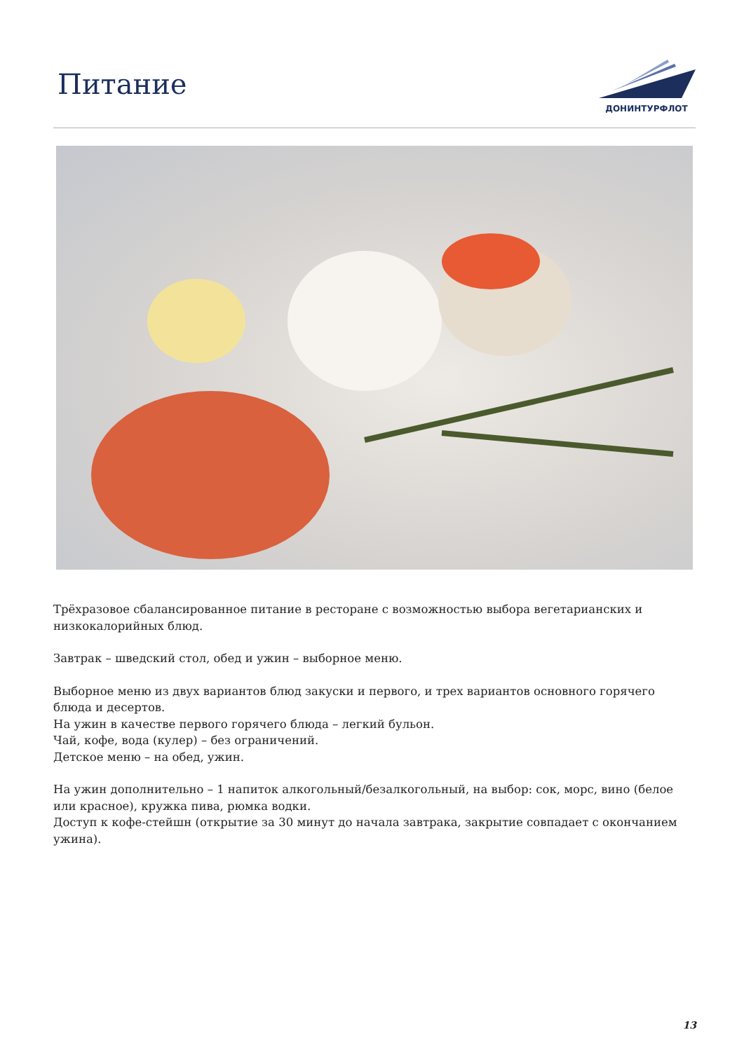Питание
ДОНИНТУРФЛОТ
Трёхразовое сбалансированное питание в ресторане с возможностью выбора вегетарианских и низкокалорийных блюд.
Завтрак – шведский стол, обед и ужин – выборное меню.
Выборное меню из двух вариантов блюд закуски и первого, и трех вариантов основного горячего блюда и десертов.
На ужин в качестве первого горячего блюда – легкий бульон.
Чай, кофе, вода (кулер) – без ограничений.
Детское меню – на обед, ужин.
На ужин дополнительно – 1 напиток алкогольный/безалкогольный, на выбор: сок, морс, вино (белое или красное), кружка пива, рюмка водки.
Доступ к кофе-стейшн (открытие за 30 минут до начала завтрака, закрытие совпадает с окончанием ужина).
13